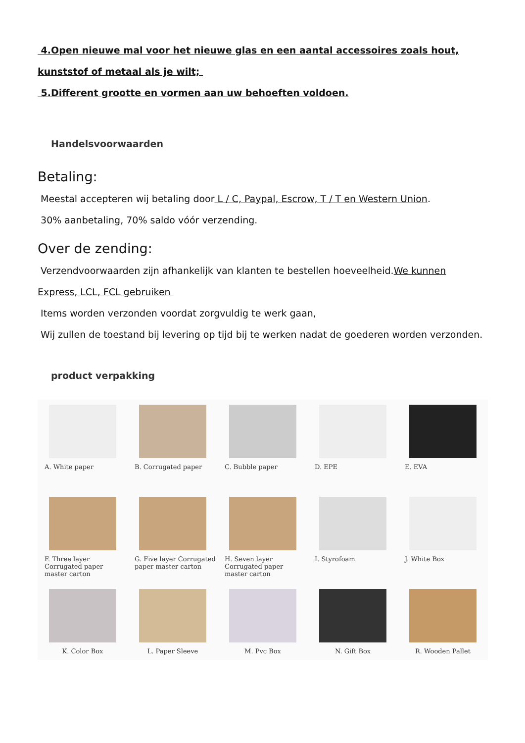4.Open nieuwe mal voor het nieuwe glas en een aantal accessoires zoals hout, kunststof of metaal als je wilt;
5.Different grootte en vormen aan uw behoeften voldoen.
Handelsvoorwaarden
Betaling:
Meestal accepteren wij betaling door L / C, Paypal, Escrow, T / T en Western Union.
30% aanbetaling, 70% saldo vóór verzending.
Over de zending:
Verzendvoorwaarden zijn afhankelijk van klanten te bestellen hoeveelheid.We kunnen Express, LCL, FCL gebruiken
Items worden verzonden voordat zorgvuldig te werk gaan,
Wij zullen de toestand bij levering op tijd bij te werken nadat de goederen worden verzonden.
product verpakking
A. White paper
B. Corrugated paper
C. Bubble paper
D. EPE
E. EVA
F. Three layer Corrugated paper master carton
G. Five layer Corrugated paper master carton
H. Seven layer Corrugated paper master carton
I. Styrofoam
J. White Box
K. Color Box
L. Paper Sleeve
M. Pvc Box
N. Gift Box
R. Wooden Pallet